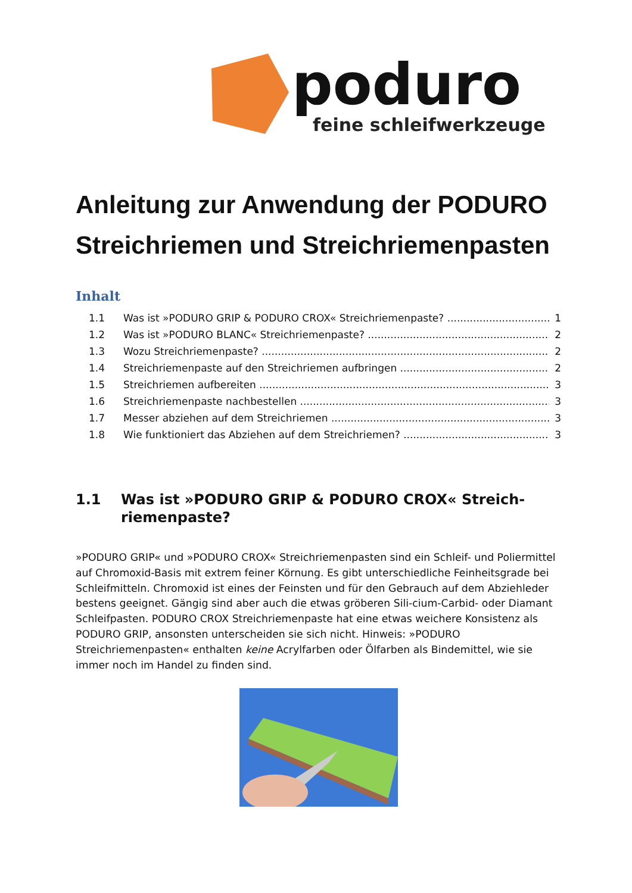poduro
feine schleifwerkzeuge
Anleitung zur Anwendung der PODURO Streichriemen und Streichriemenpasten
Inhalt
1.1 Was ist »PODURO GRIP & PODURO CROX« Streichriemenpaste? 1
1.2 Was ist »PODURO BLANC« Streichriemenpaste? 2
1.3 Wozu Streichriemenpaste? 2
1.4 Streichriemenpaste auf den Streichriemen aufbringen 2
1.5 Streichriemen aufbereiten 3
1.6 Streichriemenpaste nachbestellen 3
1.7 Messer abziehen auf dem Streichriemen 3
1.8 Wie funktioniert das Abziehen auf dem Streichriemen? 3
1.1 Was ist »PODURO GRIP & PODURO CROX« Streich-riemenpaste?
»PODURO GRIP« und »PODURO CROX« Streichriemenpasten sind ein Schleif- und Poliermittel auf Chromoxid-Basis mit extrem feiner Körnung. Es gibt unterschiedliche Feinheitsgrade bei Schleifmitteln. Chromoxid ist eines der Feinsten und für den Gebrauch auf dem Abziehleder bestens geeignet. Gängig sind aber auch die etwas gröberen Sili-cium-Carbid- oder Diamant Schleifpasten. PODURO CROX Streichriemenpaste hat eine etwas weichere Konsistenz als PODURO GRIP, ansonsten unterscheiden sie sich nicht. Hinweis: »PODURO Streichriemenpasten« enthalten keine Acrylfarben oder Ölfarben als Bindemittel, wie sie immer noch im Handel zu finden sind.